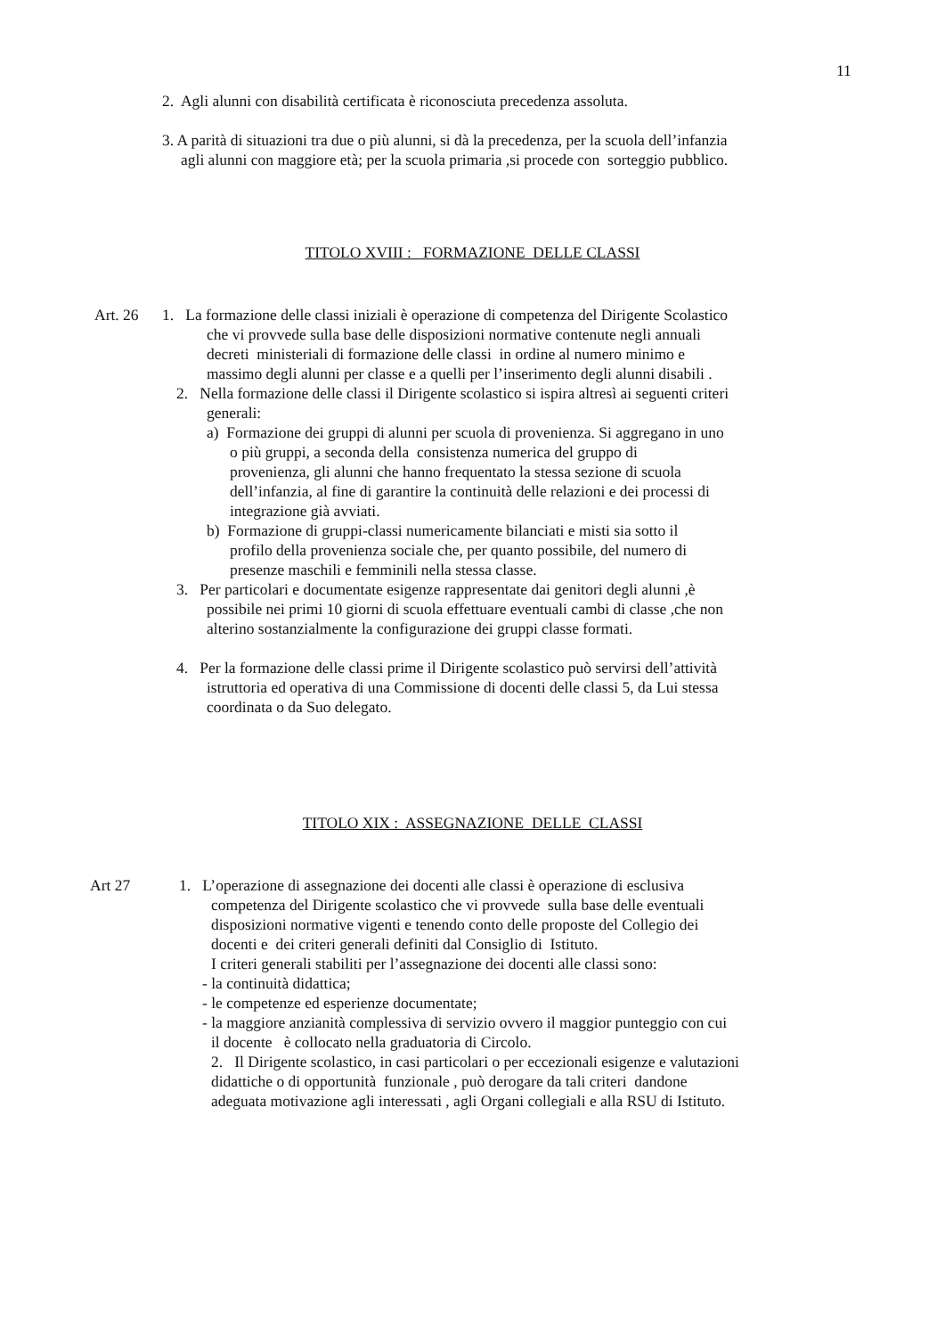11
2. Agli alunni con disabilità certificata è riconosciuta precedenza assoluta.
3. A parità di situazioni tra due o più alunni, si dà la precedenza, per la scuola dell’infanzia
agli alunni con maggiore età; per la scuola primaria ,si procede con sorteggio pubblico.
TITOLO XVIII : FORMAZIONE DELLE CLASSI
Art. 26 1. La formazione delle classi iniziali è operazione di competenza del Dirigente Scolastico
che vi provvede sulla base delle disposizioni normative contenute negli annuali
decreti ministeriali di formazione delle classi in ordine al numero minimo e
massimo degli alunni per classe e a quelli per l’inserimento degli alunni disabili .
2. Nella formazione delle classi il Dirigente scolastico si ispira altresì ai seguenti criteri
generali:
a) Formazione dei gruppi di alunni per scuola di provenienza. Si aggregano in uno
o più gruppi, a seconda della consistenza numerica del gruppo di
provenienza, gli alunni che hanno frequentato la stessa sezione di scuola
dell’infanzia, al fine di garantire la continuità delle relazioni e dei processi di
integrazione già avviati.
b) Formazione di gruppi-classi numericamente bilanciati e misti sia sotto il
profilo della provenienza sociale che, per quanto possibile, del numero di
presenze maschili e femminili nella stessa classe.
3. Per particolari e documentate esigenze rappresentate dai genitori degli alunni ,è
possibile nei primi 10 giorni di scuola effettuare eventuali cambi di classe ,che non
alterino sostanzialmente la configurazione dei gruppi classe formati.
4. Per la formazione delle classi prime il Dirigente scolastico può servirsi dell’attività
istruttoria ed operativa di una Commissione di docenti delle classi 5, da Lui stessa
coordinata o da Suo delegato.
TITOLO XIX : ASSEGNAZIONE DELLE CLASSI
Art 27 1. L’operazione di assegnazione dei docenti alle classi è operazione di esclusiva
competenza del Dirigente scolastico che vi provvede sulla base delle eventuali
disposizioni normative vigenti e tenendo conto delle proposte del Collegio dei
docenti e dei criteri generali definiti dal Consiglio di Istituto.
I criteri generali stabiliti per l’assegnazione dei docenti alle classi sono:
- la continuità didattica;
- le competenze ed esperienze documentate;
- la maggiore anzianità complessiva di servizio ovvero il maggior punteggio con cui
il docente è collocato nella graduatoria di Circolo.
2. Il Dirigente scolastico, in casi particolari o per eccezionali esigenze e valutazioni
didattiche o di opportunità funzionale , può derogare da tali criteri dandone
adeguata motivazione agli interessati , agli Organi collegiali e alla RSU di Istituto.